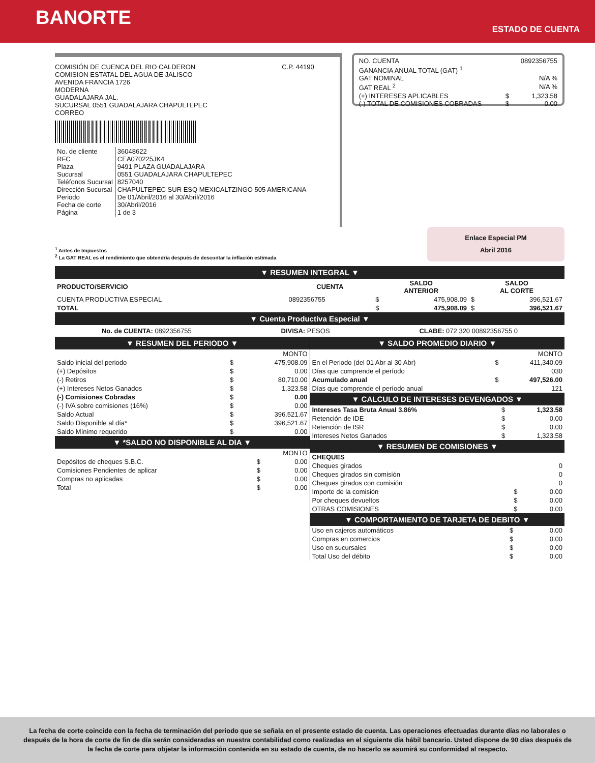BANORTE
ESTADO DE CUENTA
COMISIÓN DE CUENCA DEL RIO CALDERON
COMISION ESTATAL DEL AGUA DE JALISCO
AVENIDA FRANCIA 1726
MODERNA
GUADALAJARA JAL.
SUCURSAL 0551 GUADALAJARA CHAPULTEPEC
CORREO
C.P. 44190
| No. de cliente RFC Plaza Sucursal Teléfonos Sucursal Dirección Sucursal Periodo Fecha de corte Página | 36048622 CEA070225JK4 9491 PLAZA GUADALAJARA 0551 GUADALAJARA CHAPULTEPEC 8257040 CHAPULTEPEC SUR ESQ MEXICALTZINGO 505 AMERICANA De 01/Abril/2016 al 30/Abril/2016 30/Abril/2016 1 de 3 |
| NO. CUENTA | | 0892356755 |
| GANANCIA ANUAL TOTAL (GAT) <sup>1</sup> | | |
| GAT NOMINAL | | N/A % |
| GAT REAL <sup>2</sup> | | N/A % |
| (+) INTERESES APLICABLES | $ | 1,323.58 |
| (-) TOTAL DE COMISIONES COBRADAS | $ | 0.00 |
Enlace Especial PM
Abril 2016
<sup>1</sup> Antes de Impuestos
<sup>2</sup> La GAT REAL es el rendimiento que obtendría después de descontar la inflación estimada
▼ RESUMEN INTEGRAL ▼
| PRODUCTO/SERVICIO | CUENTA | SALDO ANTERIOR | | SALDO AL CORTE | |
| --- | --- | --- | --- | --- | --- |
| CUENTA PRODUCTIVA ESPECIAL | 0892356755 | $ | 475,908.09 | $ | 396,521.67 |
| TOTAL | | $ | 475,908.09 | $ | 396,521.67 |
▼ Cuenta Productiva Especial ▼
No. de CUENTA: 0892356755 DIVISA: PESOS CLABE: 072 320 00892356755 0
▼ RESUMEN DEL PERIODO ▼
| | MONTO | |
| Saldo inicial del periodo | $ | 475,908.09 |
| (+) Depósitos | $ | 0.00 |
| (-) Retiros | $ | 80,710.00 |
| (+) Intereses Netos Ganados | $ | 1,323.58 |
| (-) Comisiones Cobradas | $ | 0.00 |
| (-) IVA sobre comisiones (16%) | $ | 0.00 |
| Saldo Actual | $ | 396,521.67 |
| Saldo Disponible al día* | $ | 396,521.67 |
| Saldo Mínimo requerido | $ | 0.00 |
▼ *SALDO NO DISPONIBLE AL DIA ▼
| | MONTO | |
| Depósitos de cheques S.B.C. | $ | 0.00 |
| Comisiones Pendientes de aplicar | $ | 0.00 |
| Compras no aplicadas | $ | 0.00 |
| Total | $ | 0.00 |
▼ SALDO PROMEDIO DIARIO ▼
| | MONTO | |
| En el Periodo (del 01 Abr al 30 Abr) | $ | 411,340.09 |
| Días que comprende el período | | 030 |
| Acumulado anual | $ | 497,526.00 |
| Días que comprende el período anual | | 121 |
▼ CALCULO DE INTERESES DEVENGADOS ▼
| Intereses Tasa Bruta Anual 3.86% | $ | 1,323.58 |
| Retención de IDE | $ | 0.00 |
| Retención de ISR | $ | 0.00 |
| Intereses Netos Ganados | $ | 1,323.58 |
▼ RESUMEN DE COMISIONES ▼
| CHEQUES | | |
| Cheques girados | | 0 |
| Cheques girados sin comisión | | 0 |
| Cheques girados con comisión | | 0 |
| Importe de la comisión | $ | 0.00 |
| Por cheques devueltos | $ | 0.00 |
| OTRAS COMISIONES | $ | 0.00 |
▼ COMPORTAMIENTO DE TARJETA DE DEBITO ▼
| Uso en cajeros automáticos | $ | 0.00 |
| Compras en comercios | $ | 0.00 |
| Uso en sucursales | $ | 0.00 |
| Total Uso del débito | $ | 0.00 |
La fecha de corte coincide con la fecha de terminación del periodo que se señala en el presente estado de cuenta. Las operaciones efectuadas durante días no laborales o después de la hora de corte de fin de día serán consideradas en nuestra contabilidad como realizadas en el siguiente día hábil bancario. Usted dispone de 90 días después de la fecha de corte para objetar la información contenida en su estado de cuenta, de no hacerlo se asumirá su conformidad al respecto.